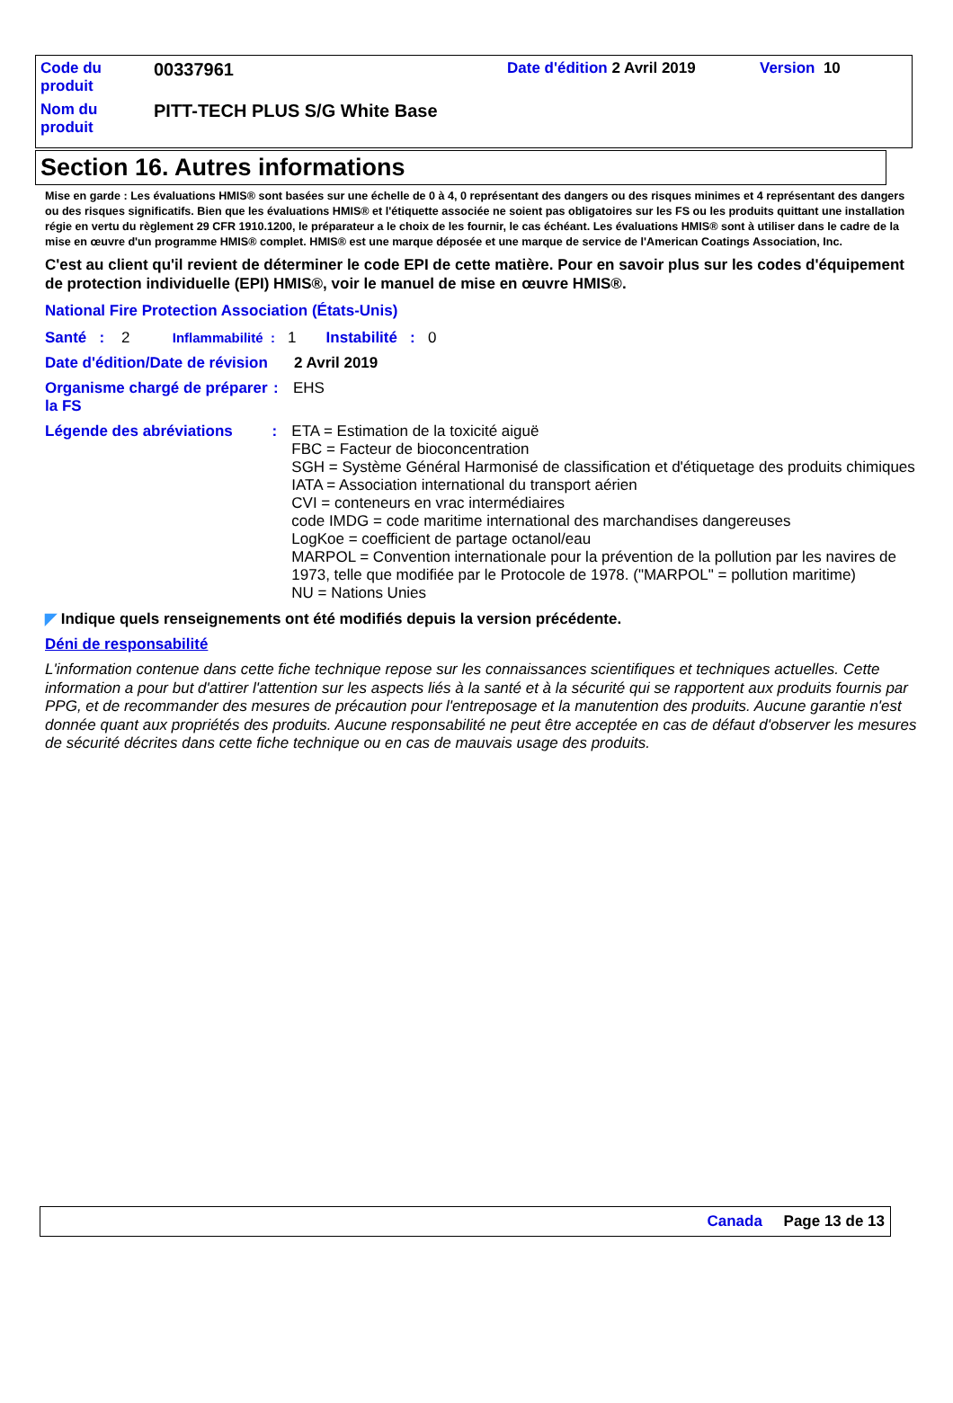| Code du produit | 00337961 | Date d'édition 2 Avril 2019 | Version 10 |
| Nom du produit | PITT-TECH PLUS S/G White Base | | |
Section 16. Autres informations
Mise en garde : Les évaluations HMIS® sont basées sur une échelle de 0 à 4, 0 représentant des dangers ou des risques minimes et 4 représentant des dangers ou des risques significatifs. Bien que les évaluations HMIS® et l'étiquette associée ne soient pas obligatoires sur les FS ou les produits quittant une installation régie en vertu du règlement 29 CFR 1910.1200, le préparateur a le choix de les fournir, le cas échéant. Les évaluations HMIS® sont à utiliser dans le cadre de la mise en œuvre d'un programme HMIS® complet. HMIS® est une marque déposée et une marque de service de l'American Coatings Association, Inc.
C'est au client qu'il revient de déterminer le code EPI de cette matière. Pour en savoir plus sur les codes d'équipement de protection individuelle (EPI) HMIS®, voir le manuel de mise en œuvre HMIS®.
National Fire Protection Association (États-Unis)
Santé : 2 Inflammabilité : 1 Instabilité : 0
Date d'édition/Date de révision
2 Avril 2019
Organisme chargé de préparer la FS
: EHS
Légende des abréviations : ETA = Estimation de la toxicité aiguë
FBC = Facteur de bioconcentration
SGH = Système Général Harmonisé de classification et d'étiquetage des produits chimiques
IATA = Association international du transport aérien
CVI = conteneurs en vrac intermédiaires
code IMDG = code maritime international des marchandises dangereuses
LogKoe = coefficient de partage octanol/eau
MARPOL = Convention internationale pour la prévention de la pollution par les navires de 1973, telle que modifiée par le Protocole de 1978. ("MARPOL" = pollution maritime)
NU = Nations Unies
◤ Indique quels renseignements ont été modifiés depuis la version précédente.
Déni de responsabilité
L'information contenue dans cette fiche technique repose sur les connaissances scientifiques et techniques actuelles. Cette information a pour but d'attirer l'attention sur les aspects liés à la santé et à la sécurité qui se rapportent aux produits fournis par PPG, et de recommander des mesures de précaution pour l'entreposage et la manutention des produits. Aucune garantie n'est donnée quant aux propriétés des produits. Aucune responsabilité ne peut être acceptée en cas de défaut d'observer les mesures de sécurité décrites dans cette fiche technique ou en cas de mauvais usage des produits.
Canada Page 13 de 13